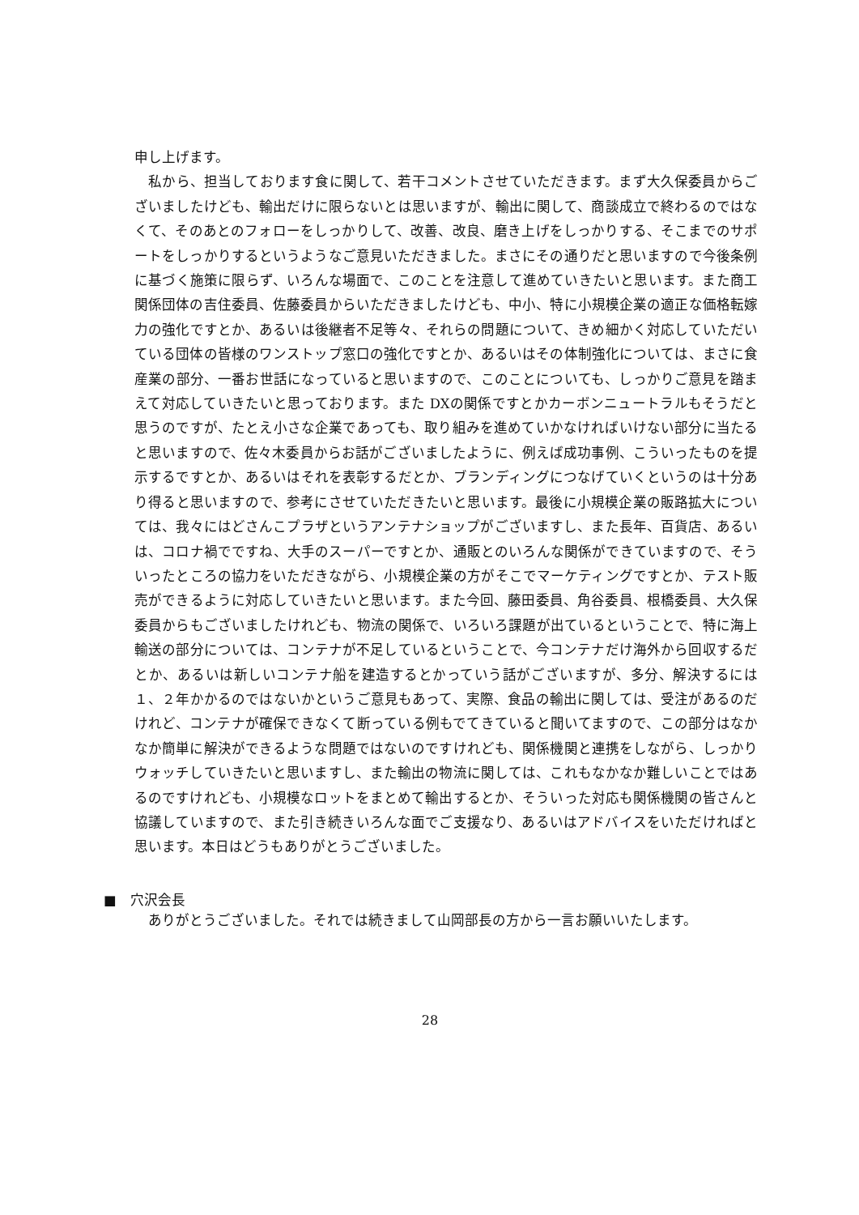申し上げます。
　私から、担当しております食に関して、若干コメントさせていただきます。まず大久保委員からございましたけども、輸出だけに限らないとは思いますが、輸出に関して、商談成立で終わるのではなくて、そのあとのフォローをしっかりして、改善、改良、磨き上げをしっかりする、そこまでのサポートをしっかりするというようなご意見いただきました。まさにその通りだと思いますので今後条例に基づく施策に限らず、いろんな場面で、このことを注意して進めていきたいと思います。また商工関係団体の吉住委員、佐藤委員からいただきましたけども、中小、特に小規模企業の適正な価格転嫁力の強化ですとか、あるいは後継者不足等々、それらの問題について、きめ細かく対応していただいている団体の皆様のワンストップ窓口の強化ですとか、あるいはその体制強化については、まさに食産業の部分、一番お世話になっていると思いますので、このことについても、しっかりご意見を踏まえて対応していきたいと思っております。また DXの関係ですとかカーボンニュートラルもそうだと思うのですが、たとえ小さな企業であっても、取り組みを進めていかなければいけない部分に当たると思いますので、佐々木委員からお話がございましたように、例えば成功事例、こういったものを提示するですとか、あるいはそれを表彰するだとか、ブランディングにつなげていくというのは十分あり得ると思いますので、参考にさせていただきたいと思います。最後に小規模企業の販路拡大については、我々にはどさんこプラザというアンテナショップがございますし、また長年、百貨店、あるいは、コロナ禍でですね、大手のスーパーですとか、通販とのいろんな関係ができていますので、そういったところの協力をいただきながら、小規模企業の方がそこでマーケティングですとか、テスト販売ができるように対応していきたいと思います。また今回、藤田委員、角谷委員、根橋委員、大久保委員からもございましたけれども、物流の関係で、いろいろ課題が出ているということで、特に海上輸送の部分については、コンテナが不足しているということで、今コンテナだけ海外から回収するだとか、あるいは新しいコンテナ船を建造するとかっていう話がございますが、多分、解決するには１、２年かかるのではないかというご意見もあって、実際、食品の輸出に関しては、受注があるのだけれど、コンテナが確保できなくて断っている例もでてきていると聞いてますので、この部分はなかなか簡単に解決ができるような問題ではないのですけれども、関係機関と連携をしながら、しっかりウォッチしていきたいと思いますし、また輸出の物流に関しては、これもなかなか難しいことではあるのですけれども、小規模なロットをまとめて輸出するとか、そういった対応も関係機関の皆さんと協議していますので、また引き続きいろんな面でご支援なり、あるいはアドバイスをいただければと思います。本日はどうもありがとうございました。
■　穴沢会長
　ありがとうございました。それでは続きまして山岡部長の方から一言お願いいたします。
28